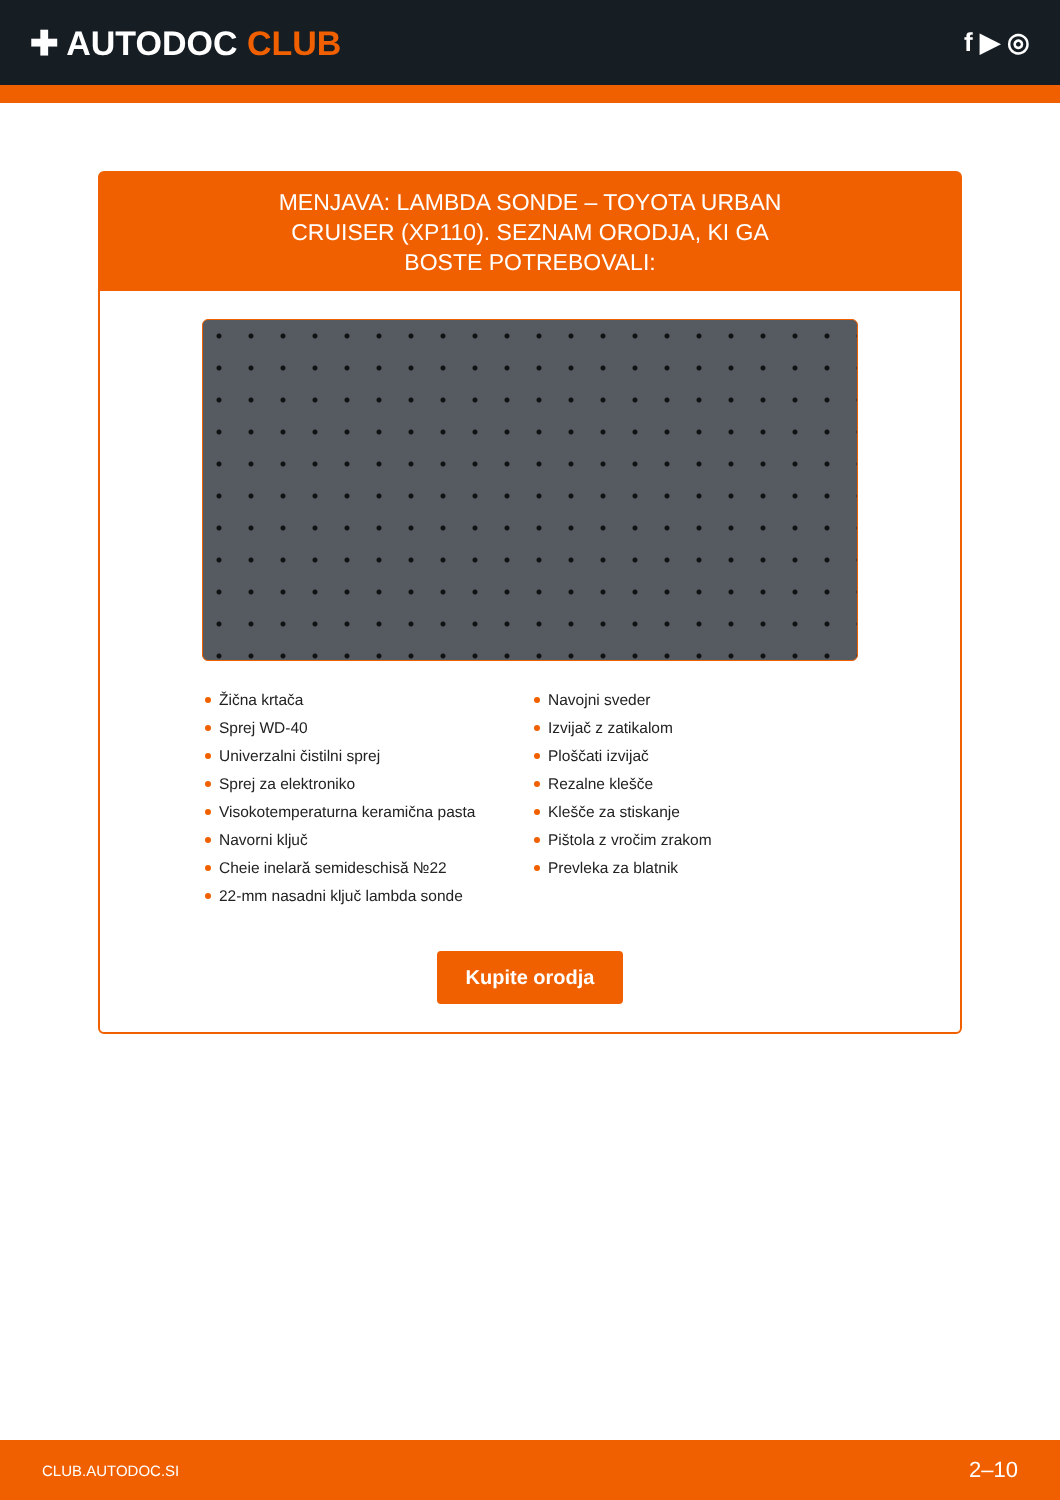✚ AUTODOC CLUB
f ▶ ◎
MENJAVA: LAMBDA SONDE – TOYOTA URBAN CRUISER (XP110). SEZNAM ORODJA, KI GA BOSTE POTREBOVALI:
Žična krtača
Sprej WD-40
Univerzalni čistilni sprej
Sprej za elektroniko
Visokotemperaturna keramična pasta
Navorni ključ
Cheie inelară semideschisă №22
22-mm nasadni ključ lambda sonde
Navojni sveder
Izvijač z zatikalom
Ploščati izvijač
Rezalne klešče
Klešče za stiskanje
Pištola z vročim zrakom
Prevleka za blatnik
Kupite orodja
CLUB.AUTODOC.SI 2–10